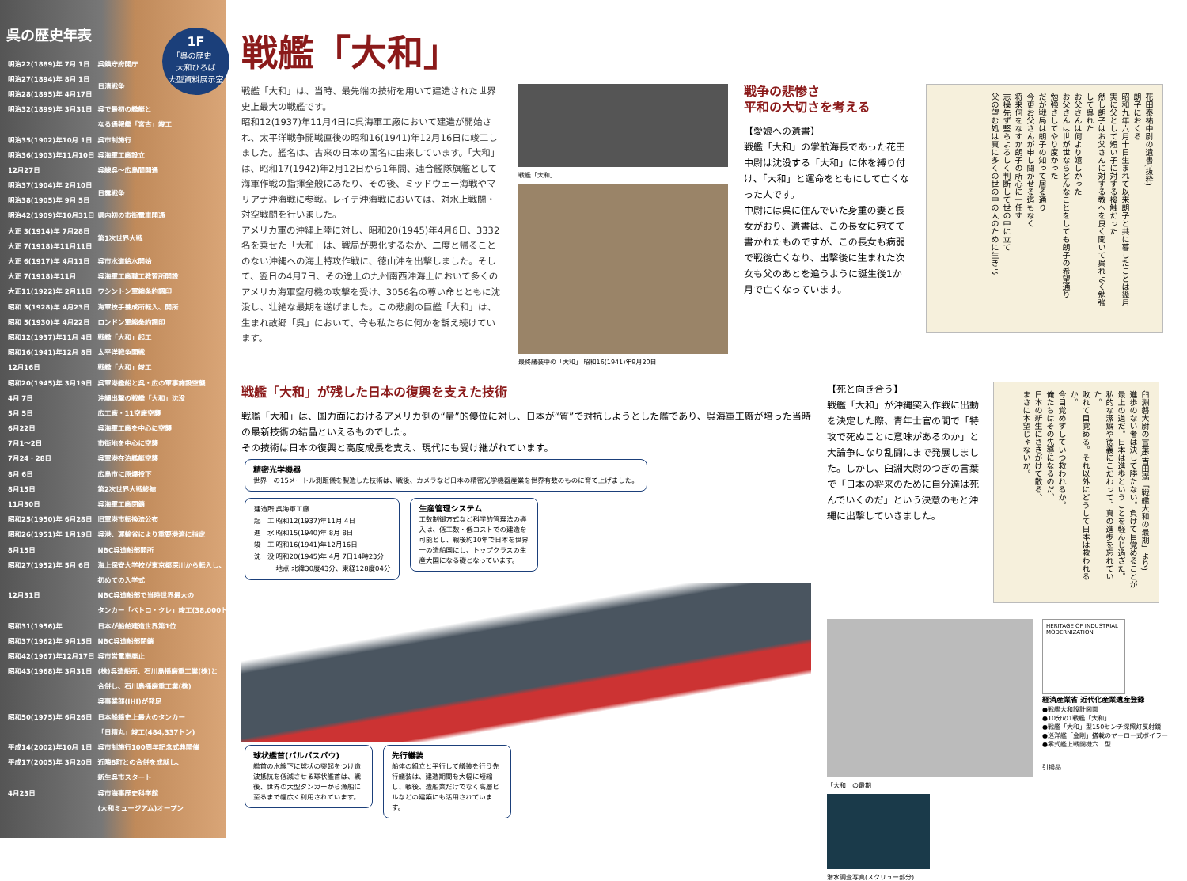呉の歴史年表
| 明治22(1889)年 7月 1日 | 呉鎮守府開庁 |
| 明治27(1894)年 8月 1日 | 日清戦争 |
| 明治28(1895)年 4月17日 | |
| 明治32(1899)年 3月31日 | 呉で最初の艦艇と |
| | なる通報艦「宮古」竣工 |
| 明治35(1902)年10月 1日 | 呉市制施行 |
| 明治36(1903)年11月10日 | 呉海軍工廠設立 |
| 12月27日 | 呉線呉～広島間開通 |
| 明治37(1904)年 2月10日 | 日露戦争 |
| 明治38(1905)年 9月 5日 | |
| 明治42(1909)年10月31日 | 県内初の市街電車開通 |
| 大正 3(1914)年 7月28日 | 第1次世界大戦 |
| 大正 7(1918)年11月11日 | |
| 大正 6(1917)年 4月11日 | 呉市水道給水開始 |
| 大正 7(1918)年11月 | 呉海軍工廠職工教習所開設 |
| 大正11(1922)年 2月11日 | ワシントン軍縮条約調印 |
| 昭和 3(1928)年 4月23日 | 海軍技手養成所転入、開所 |
| 昭和 5(1930)年 4月22日 | ロンドン軍縮条約調印 |
| 昭和12(1937)年11月 4日 | 戦艦「大和」起工 |
| 昭和16(1941)年12月 8日 | 太平洋戦争開戦 |
| 12月16日 | 戦艦「大和」竣工 |
| 昭和20(1945)年 3月19日 | 呉軍港艦船と呉・広の軍事施設空襲 |
| 4月 7日 | 沖縄出撃の戦艦「大和」沈没 |
| 5月 5日 | 広工廠・11空廠空襲 |
| 6月22日 | 呉海軍工廠を中心に空襲 |
| 7月1～2日 | 市街地を中心に空襲 |
| 7月24・28日 | 呉軍港在泊艦艇空襲 |
| 8月 6日 | 広島市に原爆投下 |
| 8月15日 | 第2次世界大戦終結 |
| 11月30日 | 呉海軍工廠閉鎖 |
| 昭和25(1950)年 6月28日 | 旧軍港市転換法公布 |
| 昭和26(1951)年 1月19日 | 呉港、運輸省により重要港湾に指定 |
| 8月15日 | NBC呉造船部開所 |
| 昭和27(1952)年 5月 6日 | 海上保安大学校が東京都深川から転入し、 |
| | 初めての入学式 |
| 12月31日 | NBC呉造船部で当時世界最大の |
| | タンカー「ペトロ・クレ」竣工(38,000トン) |
| 昭和31(1956)年 | 日本が船舶建造世界第1位 |
| 昭和37(1962)年 9月15日 | NBC呉造船部閉鎖 |
| 昭和42(1967)年12月17日 | 呉市営電車廃止 |
| 昭和43(1968)年 3月31日 | (株)呉造船所、石川島播磨重工業(株)と |
| | 合併し、石川島播磨重工業(株) |
| | 呉事業部(IHI)が発足 |
| 昭和50(1975)年 6月26日 | 日本船籍史上最大のタンカー |
| | 「日精丸」竣工(484,337トン) |
| 平成14(2002)年10月 1日 | 呉市制施行100周年記念式典開催 |
| 平成17(2005)年 3月20日 | 近隣8町との合併を成就し、 |
| | 新生呉市スタート |
| 4月23日 | 呉市海事歴史科学館 |
| | (大和ミュージアム)オープン |
1F
「呉の歴史」
大和ひろば
大型資料展示室
戦艦「大和」
戦艦「大和」は、当時、最先端の技術を用いて建造された世界史上最大の戦艦です。
昭和12(1937)年11月4日に呉海軍工廠において建造が開始され、太平洋戦争開戦直後の昭和16(1941)年12月16日に竣工しました。艦名は、古来の日本の国名に由来しています。「大和」は、昭和17(1942)年2月12日から1年間、連合艦隊旗艦として海軍作戦の指揮全般にあたり、その後、ミッドウェー海戦やマリアナ沖海戦に参戦。レイテ沖海戦においては、対水上戦闘・対空戦闘を行いました。
アメリカ軍の沖縄上陸に対し、昭和20(1945)年4月6日、3332名を乗せた「大和」は、戦局が悪化するなか、二度と帰ることのない沖縄への海上特攻作戦に、徳山沖を出撃しました。そして、翌日の4月7日、その途上の九州南西沖海上において多くのアメリカ海軍空母機の攻撃を受け、3056名の尊い命とともに沈没し、壮絶な最期を遂げました。この悲劇の巨艦「大和」は、生まれ故郷「呉」において、今も私たちに何かを訴え続けています。
戦艦「大和」
最終艤装中の「大和」 昭和16(1941)年9月20日
戦争の悲惨さ
平和の大切さを考える
【愛娘への遺書】
戦艦「大和」の掌航海長であった花田中尉は沈没する「大和」に体を縛り付け、「大和」と運命をともにして亡くなった人です。
中尉には呉に住んでいた身重の妻と長女がおり、遺書は、この長女に宛てて書かれたものですが、この長女も病弱で戦後亡くなり、出撃後に生まれた次女も父のあとを追うように誕生後1か月で亡くなっています。
花田泰祐中尉の遺書(抜粋)
朗子におくる
昭和九年六月十日生まれて以来朗子と共に暮したことは幾月
実に父として短い子に対する接触だった
然し朗子はお父さんに対する教へを良く聞いて呉れよく勉強
して呉れた
お父さんは何より嬉しかった
お父さんは世が世ならどんなことをしても朗子の希望通り
勉強さしてやり度かった
だが戦局は朗子の知って居る通り
今更お父さんが申し聞かせる迄もなく
将来何をなすか朗子の所心に一任す
志操先ず堅らよろしく判断して世の中に立て
父の望む処は真に多くの世の中の人のために生きよ
戦艦「大和」が残した日本の復興を支えた技術
戦艦「大和」は、国力面におけるアメリカ側の“量”的優位に対し、日本が“質”で対抗しようとした艦であり、呉海軍工廠が培った当時の最新技術の結晶といえるものでした。
その技術は日本の復興と高度成長を支え、現代にも受け継がれています。
精密光学機器
世界一の15メートル測距儀を製造した技術は、戦後、カメラなど日本の精密光学機器産業を世界有数のものに育て上げました。
| 建造所 | 呉海軍工廠 |
| 起 工 | 昭和12(1937)年11月 4日 |
| 進 水 | 昭和15(1940)年 8月 8日 |
| 竣 工 | 昭和16(1941)年12月16日 |
| 沈 没 | 昭和20(1945)年 4月 7日14時23分 |
| | 地点 北緯30度43分、東経128度04分 |
生産管理システム
工数制御方式など科学的管理法の導入は、低工数・低コストでの建造を可能とし、戦後約10年で日本を世界一の造船国にし、トップクラスの生産大国になる礎となっています。
球状艦首(バルバスバウ)
艦首の水線下に球状の突起をつけ造波抵抗を低減させる球状艦首は、戦後、世界の大型タンカーから漁船に至るまで幅広く利用されています。
先行艤装
船体の組立と平行して艤装を行う先行艤装は、建造期間を大幅に短縮し、戦後、造船業だけでなく高層ビルなどの建築にも活用されています。
【死と向き合う】
戦艦「大和」が沖縄突入作戦に出動を決定した際、青年士官の間で「特攻で死ぬことに意味があるのか」と大論争になり乱闘にまで発展しました。しかし、臼淵大尉のつぎの言葉で「日本の将来のために自分達は死んでいくのだ」という決意のもと沖縄に出撃していきました。
臼淵磐大尉の言葉(吉田満「戦艦大和の最期」より)
進歩のない者は決して勝たない。負けて目覚めることが
最上の道だ。日本は進歩ということを軽んじ過ぎた。
私的な潔癖や徳義にこだわって、真の進歩を忘れていた。
敗れて目覚める。それ以外にどうして日本は救われるか。
今目覚めずしていつ救われるか。
俺たちはその先導になるのだ。
日本の新生にさきがけて散る、
まさに本望じゃないか。
「大和」の最期
潜水調査写真(スクリュー部分)
HERITAGE OF INDUSTRIAL MODERNIZATION
経済産業省 近代化産業遺産登録
●戦艦大和設計図面
●10分の1戦艦「大和」
●戦艦「大和」型150センチ探照灯反射鏡
●巡洋艦「金剛」搭載のヤーロー式ボイラー
●零式艦上戦闘機六二型
引揚品